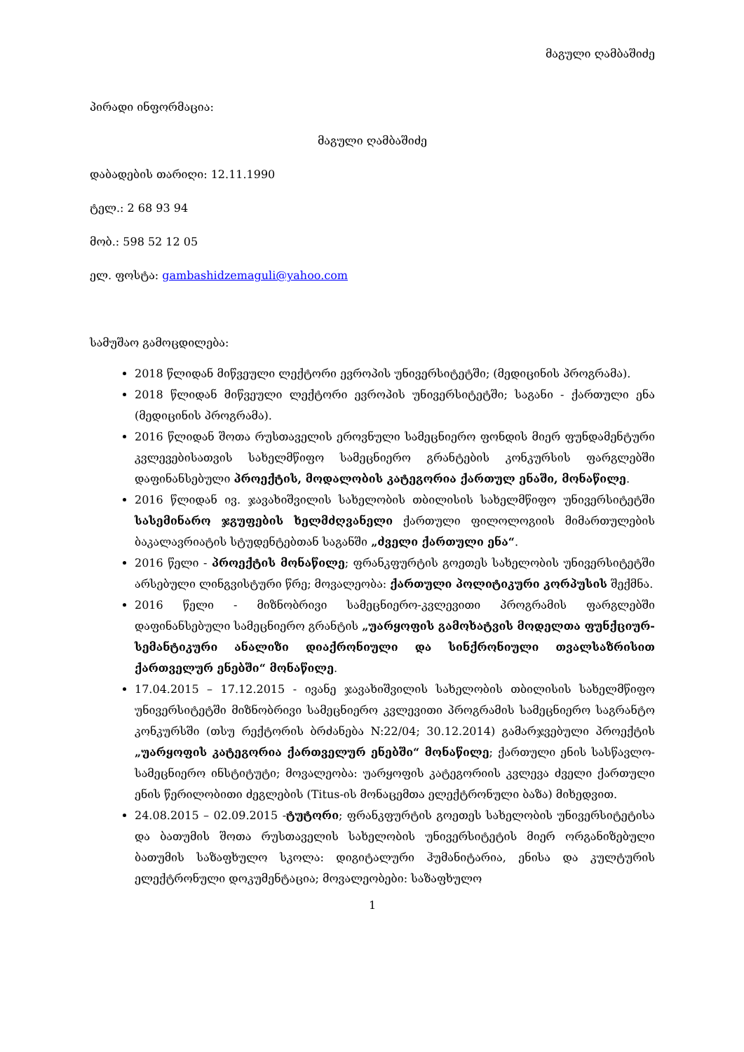მაგული ღამბაშიძე
პირადი ინფორმაცია:
მაგული ღამბაშიძე
დაბადების თარიღი: 12.11.1990
ტელ.: 2 68 93 94
მობ.: 598 52 12 05
ელ. ფოსტა: gambashidzemaguli@yahoo.com
სამუშაო გამოცდილება:
2018 წლიდან მიწვეული ლექტორი ევროპის უნივერსიტეტში; (მედიცინის პროგრამა).
2018 წლიდან მიწვეული ლექტორი ევროპის უნივერსიტეტში; საგანი - ქართული ენა (მედიცინის პროგრამა).
2016 წლიდან შოთა რუსთაველის ეროვნული სამეცნიერო ფონდის მიერ ფუნდამენტური კვლევებისათვის სახელმწიფო სამეცნიერო გრანტების კონკურსის ფარგლებში დაფინანსებული პროექტის, მოდალობის კატეგორია ქართულ ენაში, მონაწილე.
2016 წლიდან ივ. ჯავახიშვილის სახელობის თბილისის სახელმწიფო უნივერსიტეტში სასემინარო ჯგუფების ხელმძღვანელი ქართული ფილოლოგიის მიმართულების ბაკალავრიატის სტუდენტებთან საგანში „ძველი ქართული ენა“.
2016 წელი - პროექტის მონაწილე; ფრანკფურტის გოეთეს სახელობის უნივერსიტეტში არსებული ლინგვისტური წრე; მოვალეობა: ქართული პოლიტიკური კორპუსის შექმნა.
2016 წელი - მიზნობრივი სამეცნიერო-კვლევითი პროგრამის ფარგლებში დაფინანსებული სამეცნიერო გრანტის „უარყოფის გამოხატვის მოდელთა ფუნქციურ-სემანტიკური ანალიზი დიაქრონიული და სინქრონიული თვალსაზრისით ქართველურ ენებში“ მონაწილე.
17.04.2015 – 17.12.2015 - ივანე ჯავახიშვილის სახელობის თბილისის სახელმწიფო უნივერსიტეტში მიზნობრივი სამეცნიერო კვლევითი პროგრამის სამეცნიერო საგრანტო კონკურსში (თსუ რექტორის ბრძანება N:22/04; 30.12.2014) გამარჯვებული პროექტის „უარყოფის კატეგორია ქართველურ ენებში“ მონაწილე; ქართული ენის სასწავლო-სამეცნიერო ინსტიტუტი; მოვალეობა: უარყოფის კატეგორიის კვლევა ძველი ქართული ენის წერილობითი ძეგლების (Titus-ის მონაცემთა ელექტრონული ბაზა) მიხედვით.
24.08.2015 – 02.09.2015 -ტუტორი; ფრანკფურტის გოეთეს სახელობის უნივერსიტეტისა და ბათუმის შოთა რუსთაველის სახელობის უნივერსიტეტის მიერ ორგანიზებული ბათუმის საზაფხულო სკოლა: დიგიტალური ჰუმანიტარია, ენისა და კულტურის ელექტრონული დოკუმენტაცია; მოვალეობები: საზაფხულო
1